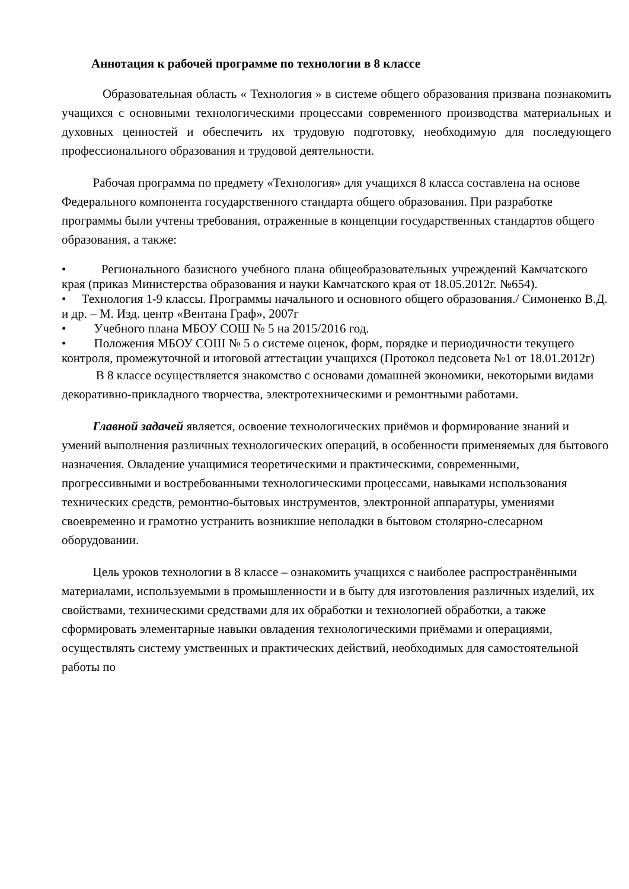Аннотация к рабочей программе по технологии в 8 классе
Образовательная область « Технология » в системе общего образования призвана познакомить учащихся с основными технологическими процессами современного производства материальных и духовных ценностей и обеспечить их трудовую подготовку, необходимую для последующего профессионального образования и трудовой деятельности.
Рабочая программа по предмету «Технология» для учащихся 8 класса составлена на основе Федерального компонента государственного стандарта общего образования. При разработке программы были учтены требования, отраженные в концепции государственных стандартов общего образования, а также:
• Регионального базисного учебного плана общеобразовательных учреждений Камчатского края (приказ Министерства образования и науки Камчатского края от 18.05.2012г. №654).
• Технология 1-9 классы. Программы начального и основного общего образования./ Симоненко В.Д. и др. – М. Изд. центр «Вентана Граф», 2007г
• Учебного плана МБОУ СОШ № 5 на 2015/2016 год.
• Положения МБОУ СОШ № 5 о системе оценок, форм, порядке и периодичности текущего контроля, промежуточной и итоговой аттестации учащихся (Протокол педсовета №1 от 18.01.2012г)
В 8 классе осуществляется знакомство с основами домашней экономики, некоторыми видами декоративно-прикладного творчества, электротехническими и ремонтными работами.
Главной задачей является, освоение технологических приёмов и формирование знаний и умений выполнения различных технологических операций, в особенности применяемых для бытового назначения. Овладение учащимися теоретическими и практическими, современными, прогрессивными и востребованными технологическими процессами, навыками использования технических средств, ремонтно-бытовых инструментов, электронной аппаратуры, умениями своевременно и грамотно устранить возникшие неполадки в бытовом столярно-слесарном оборудовании.
Цель уроков технологии в 8 классе – ознакомить учащихся с наиболее распространёнными материалами, используемыми в промышленности и в быту для изготовления различных изделий, их свойствами, техническими средствами для их обработки и технологией обработки, а также сформировать элементарные навыки овладения технологическими приёмами и операциями, осуществлять систему умственных и практических действий, необходимых для самостоятельной работы по